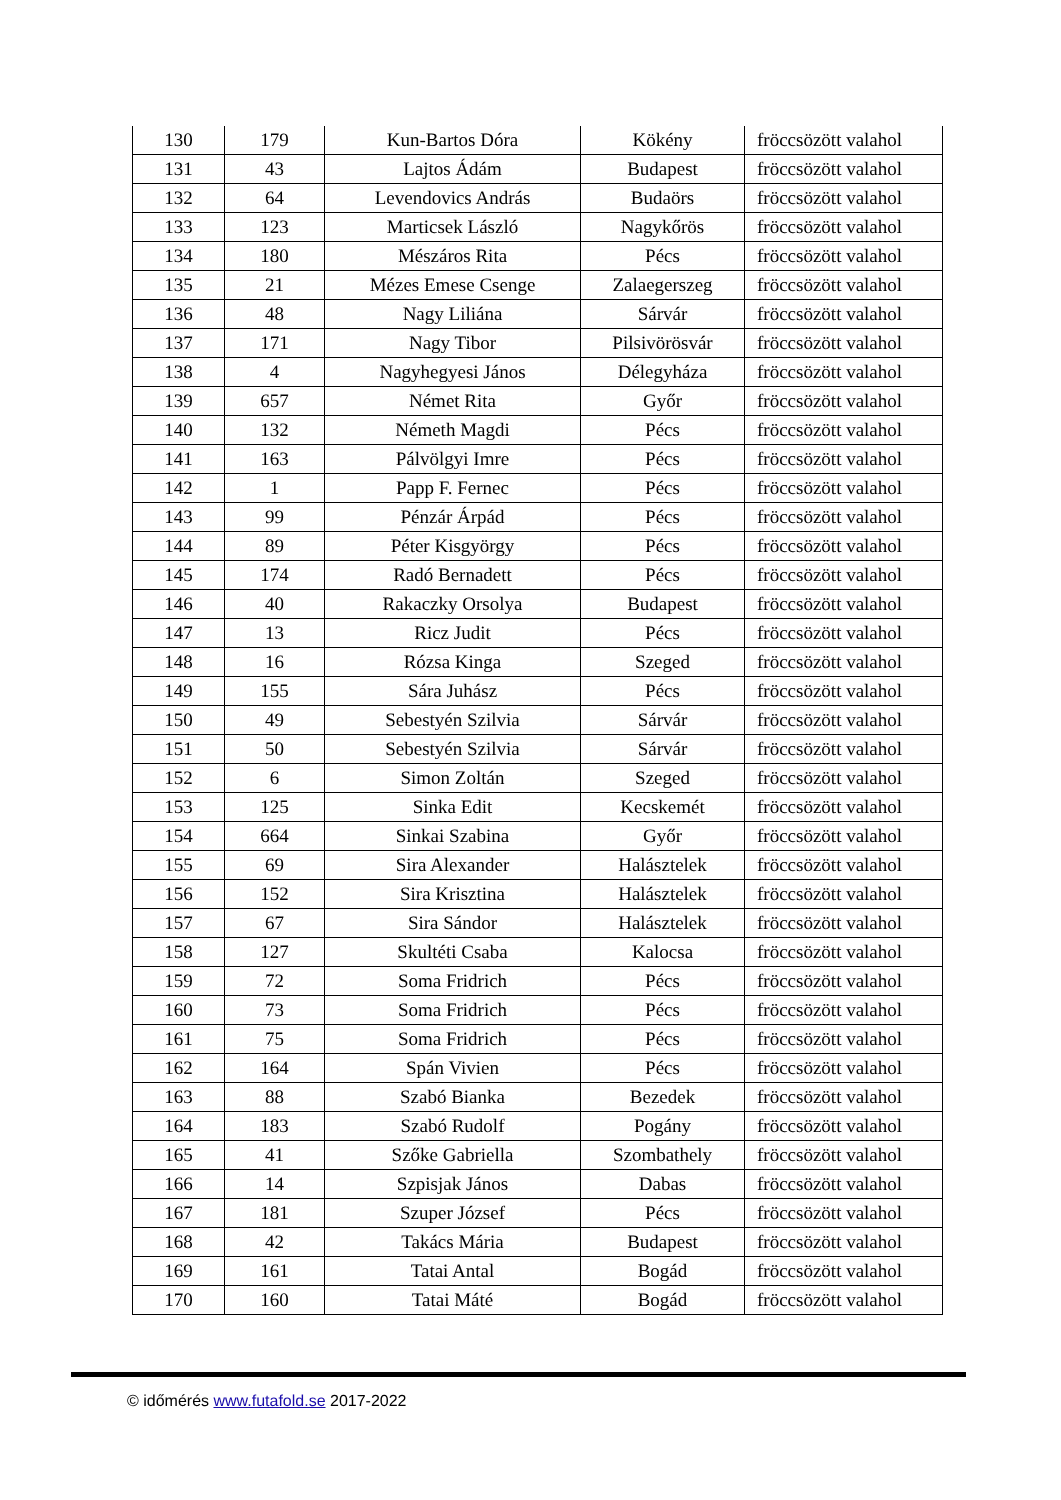| 130 | 179 | Kun-Bartos Dóra | Kökény | fröccsözött valahol |
| 131 | 43 | Lajtos Ádám | Budapest | fröccsözött valahol |
| 132 | 64 | Levendovics András | Budaörs | fröccsözött valahol |
| 133 | 123 | Marticsek László | Nagykőrös | fröccsözött valahol |
| 134 | 180 | Mészáros Rita | Pécs | fröccsözött valahol |
| 135 | 21 | Mézes Emese Csenge | Zalaegerszeg | fröccsözött valahol |
| 136 | 48 | Nagy Liliána | Sárvár | fröccsözött valahol |
| 137 | 171 | Nagy Tibor | Pilsivörösvár | fröccsözött valahol |
| 138 | 4 | Nagyhegyesi János | Délegyháza | fröccsözött valahol |
| 139 | 657 | Német Rita | Győr | fröccsözött valahol |
| 140 | 132 | Németh Magdi | Pécs | fröccsözött valahol |
| 141 | 163 | Pálvölgyi Imre | Pécs | fröccsözött valahol |
| 142 | 1 | Papp F. Fernec | Pécs | fröccsözött valahol |
| 143 | 99 | Pénzár Árpád | Pécs | fröccsözött valahol |
| 144 | 89 | Péter Kisgyörgy | Pécs | fröccsözött valahol |
| 145 | 174 | Radó Bernadett | Pécs | fröccsözött valahol |
| 146 | 40 | Rakaczky Orsolya | Budapest | fröccsözött valahol |
| 147 | 13 | Ricz Judit | Pécs | fröccsözött valahol |
| 148 | 16 | Rózsa Kinga | Szeged | fröccsözött valahol |
| 149 | 155 | Sára Juhász | Pécs | fröccsözött valahol |
| 150 | 49 | Sebestyén Szilvia | Sárvár | fröccsözött valahol |
| 151 | 50 | Sebestyén Szilvia | Sárvár | fröccsözött valahol |
| 152 | 6 | Simon Zoltán | Szeged | fröccsözött valahol |
| 153 | 125 | Sinka Edit | Kecskemét | fröccsözött valahol |
| 154 | 664 | Sinkai Szabina | Győr | fröccsözött valahol |
| 155 | 69 | Sira Alexander | Halásztelek | fröccsözött valahol |
| 156 | 152 | Sira Krisztina | Halásztelek | fröccsözött valahol |
| 157 | 67 | Sira Sándor | Halásztelek | fröccsözött valahol |
| 158 | 127 | Skultéti Csaba | Kalocsa | fröccsözött valahol |
| 159 | 72 | Soma Fridrich | Pécs | fröccsözött valahol |
| 160 | 73 | Soma Fridrich | Pécs | fröccsözött valahol |
| 161 | 75 | Soma Fridrich | Pécs | fröccsözött valahol |
| 162 | 164 | Spán Vivien | Pécs | fröccsözött valahol |
| 163 | 88 | Szabó Bianka | Bezedek | fröccsözött valahol |
| 164 | 183 | Szabó Rudolf | Pogány | fröccsözött valahol |
| 165 | 41 | Szőke Gabriella | Szombathely | fröccsözött valahol |
| 166 | 14 | Szpisjak János | Dabas | fröccsözött valahol |
| 167 | 181 | Szuper József | Pécs | fröccsözött valahol |
| 168 | 42 | Takács Mária | Budapest | fröccsözött valahol |
| 169 | 161 | Tatai Antal | Bogád | fröccsözött valahol |
| 170 | 160 | Tatai Máté | Bogád | fröccsözött valahol |
© időmérés www.futafold.se 2017-2022